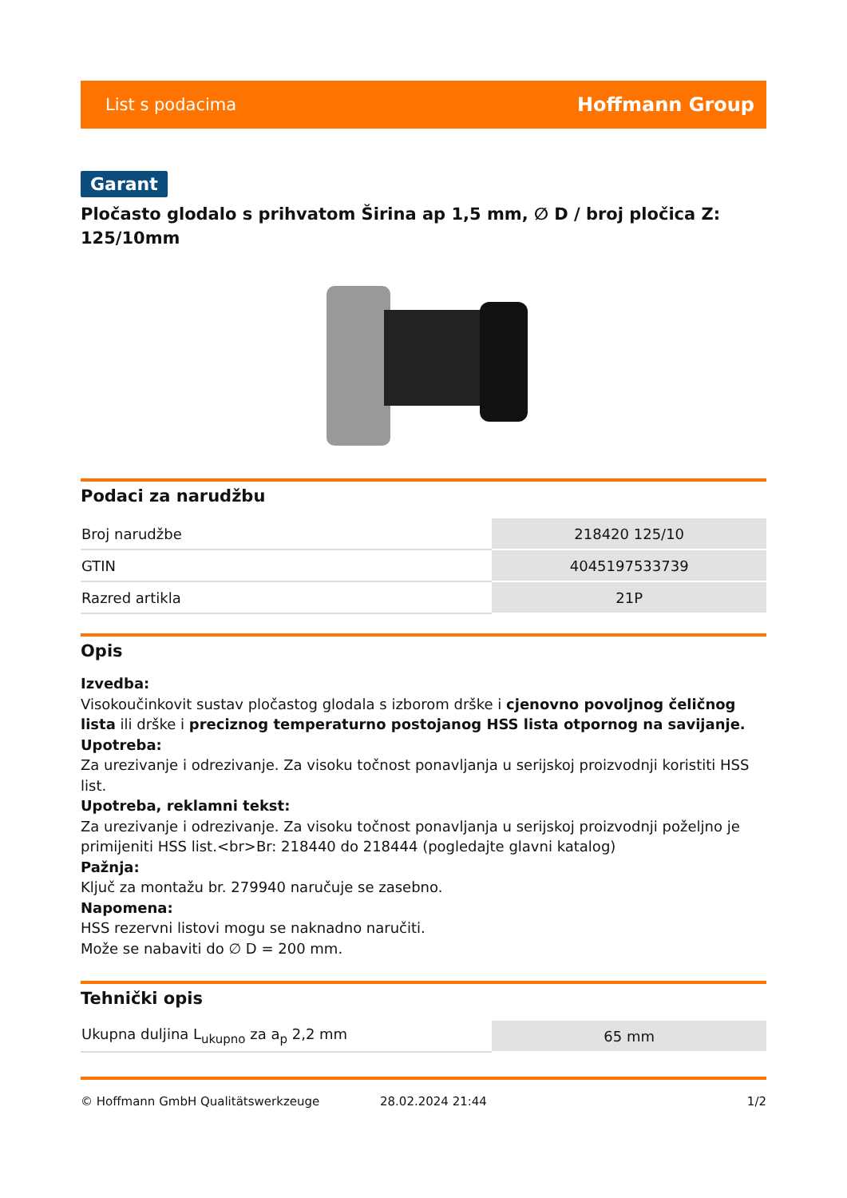List s podacima Hoffmann Group
Garant
Pločasto glodalo s prihvatom Širina ap 1,5 mm, ∅ D / broj pločica Z: 125/10mm
Podaci za narudžbu
| Broj narudžbe | 218420 125/10 |
| GTIN | 4045197533739 |
| Razred artikla | 21P |
Opis
Izvedba:
Visokoučinkovit sustav pločastog glodala s izborom drške i cjenovno povoljnog čeličnog lista ili drške i preciznog temperaturno postojanog HSS lista otpornog na savijanje.
Upotreba:
Za urezivanje i odrezivanje. Za visoku točnost ponavljanja u serijskoj proizvodnji koristiti HSS list.
Upotreba, reklamni tekst:
Za urezivanje i odrezivanje. Za visoku točnost ponavljanja u serijskoj proizvodnji poželjno je primijeniti HSS list.<br>Br: 218440 do 218444 (pogledajte glavni katalog)
Pažnja:
Ključ za montažu br. 279940 naručuje se zasebno.
Napomena:
HSS rezervni listovi mogu se naknadno naručiti.
Može se nabaviti do ∅ D = 200 mm.
Tehnički opis
| Ukupna duljina L<sub>ukupno</sub> za a<sub>p</sub> 2,2 mm | 65 mm |
© Hoffmann GmbH Qualitätswerkzeuge 28.02.2024 21:44 1/2